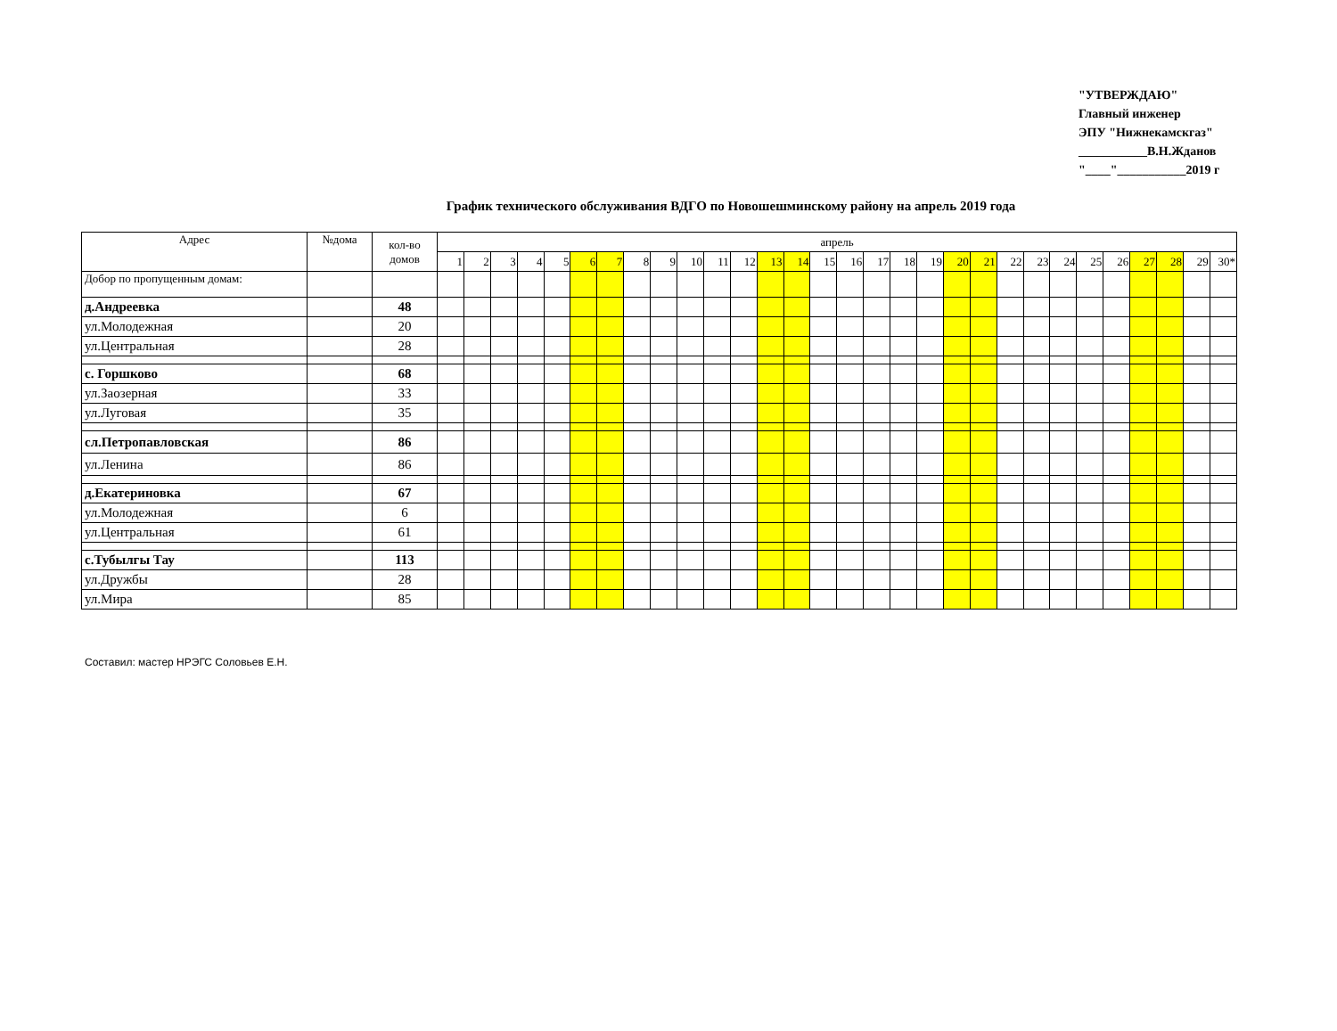"УТВЕРЖДАЮ"
Главный инженер
ЭПУ "Нижнекамскгаз"
___________В.Н.Жданов
"____"___________2019 г
График технического обслуживания ВДГО по Новошешминскому району на апрель 2019 года
| Адрес | №дома | кол-во домов | апрель | | | | | | | | | | | | | | | | | | | | | | | | | | | | | |
| --- | --- | --- | --- | --- | --- | --- | --- | --- | --- | --- | --- | --- | --- | --- | --- | --- | --- | --- | --- | --- | --- | --- | --- | --- | --- | --- | --- | --- | --- | --- | --- | --- |
| | | | 1 | 2 | 3 | 4 | 5 | 6 | 7 | 8 | 9 | 10 | 11 | 12 | 13 | 14 | 15 | 16 | 17 | 18 | 19 | 20 | 21 | 22 | 23 | 24 | 25 | 26 | 27 | 28 | 29 | 30* |
| Добор по пропущенным домам: | | | | | | | | | | | | | | | | | | | | | | | | | | | | | | | | |
| д.Андреевка | | 48 | | | | | | | | | | | | | | | | | | | | | | | | | | | | | | |
| ул.Молодежная | | 20 | | | | | | | | | | | | | | | | | | | | | | | | | | | | | | |
| ул.Центральная | | 28 | | | | | | | | | | | | | | | | | | | | | | | | | | | | | | |
| с. Горшково | | 68 | | | | | | | | | | | | | | | | | | | | | | | | | | | | | | |
| ул.Заозерная | | 33 | | | | | | | | | | | | | | | | | | | | | | | | | | | | | | |
| ул.Луговая | | 35 | | | | | | | | | | | | | | | | | | | | | | | | | | | | | | |
| сл.Петропавловская | | 86 | | | | | | | | | | | | | | | | | | | | | | | | | | | | | | |
| ул.Ленина | | 86 | | | | | | | | | | | | | | | | | | | | | | | | | | | | | | |
| д.Екатериновка | | 67 | | | | | | | | | | | | | | | | | | | | | | | | | | | | | | |
| ул.Молодежная | | 6 | | | | | | | | | | | | | | | | | | | | | | | | | | | | | | |
| ул.Центральная | | 61 | | | | | | | | | | | | | | | | | | | | | | | | | | | | | | |
| с.Тубылгы Тау | | 113 | | | | | | | | | | | | | | | | | | | | | | | | | | | | | | |
| ул.Дружбы | | 28 | | | | | | | | | | | | | | | | | | | | | | | | | | | | | | |
| ул.Мира | | 85 | | | | | | | | | | | | | | | | | | | | | | | | | | | | | | |
Составил: мастер НРЭГС Соловьев Е.Н.